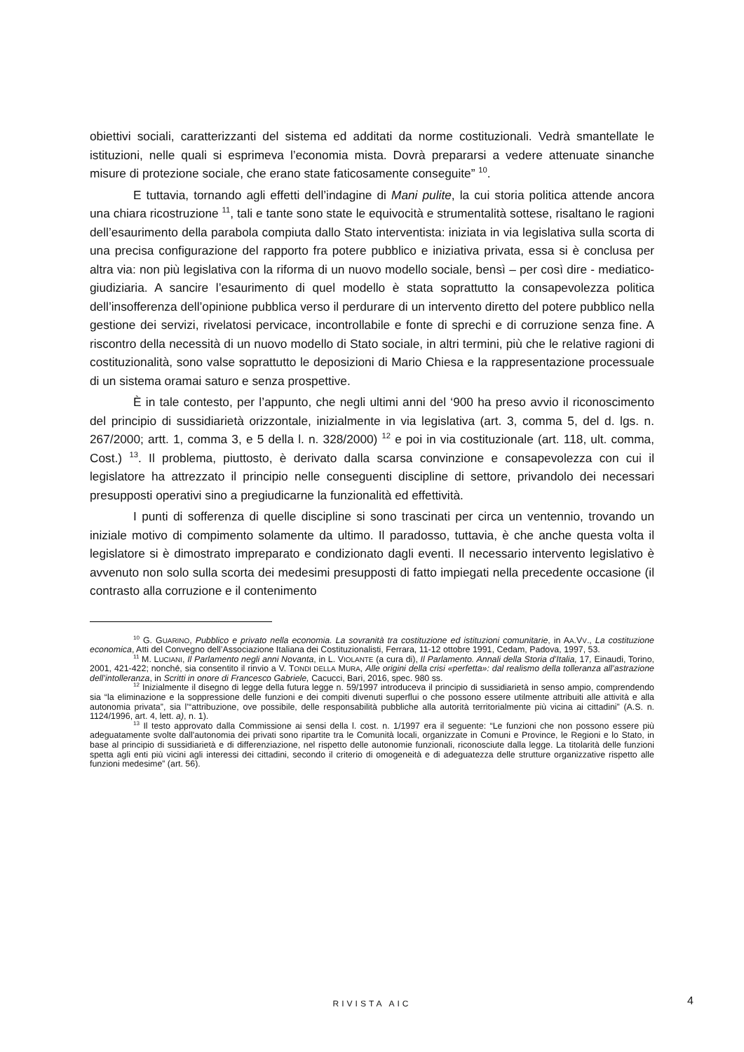obiettivi sociali, caratterizzanti del sistema ed additati da norme costituzionali. Vedrà smantellate le istituzioni, nelle quali si esprimeva l’economia mista. Dovrà prepararsi a vedere attenuate sinanche misure di protezione sociale, che erano state faticosamente conseguite” <sup>10</sup>.
E tuttavia, tornando agli effetti dell’indagine di Mani pulite, la cui storia politica attende ancora una chiara ricostruzione <sup>11</sup>, tali e tante sono state le equivocità e strumentalità sottese, risaltano le ragioni dell’esaurimento della parabola compiuta dallo Stato interventista: iniziata in via legislativa sulla scorta di una precisa configurazione del rapporto fra potere pubblico e iniziativa privata, essa si è conclusa per altra via: non più legislativa con la riforma di un nuovo modello sociale, bensì – per così dire - mediatico-giudiziaria. A sancire l’esaurimento di quel modello è stata soprattutto la consapevolezza politica dell’insofferenza dell’opinione pubblica verso il perdurare di un intervento diretto del potere pubblico nella gestione dei servizi, rivelatosi pervicace, incontrollabile e fonte di sprechi e di corruzione senza fine. A riscontro della necessità di un nuovo modello di Stato sociale, in altri termini, più che le relative ragioni di costituzionalità, sono valse soprattutto le deposizioni di Mario Chiesa e la rappresentazione processuale di un sistema oramai saturo e senza prospettive.
È in tale contesto, per l’appunto, che negli ultimi anni del ‘900 ha preso avvio il riconoscimento del principio di sussidiarietà orizzontale, inizialmente in via legislativa (art. 3, comma 5, del d. lgs. n. 267/2000; artt. 1, comma 3, e 5 della l. n. 328/2000) <sup>12</sup> e poi in via costituzionale (art. 118, ult. comma, Cost.) <sup>13</sup>. Il problema, piuttosto, è derivato dalla scarsa convinzione e consapevolezza con cui il legislatore ha attrezzato il principio nelle conseguenti discipline di settore, privandolo dei necessari presupposti operativi sino a pregiudicarne la funzionalità ed effettività.
I punti di sofferenza di quelle discipline si sono trascinati per circa un ventennio, trovando un iniziale motivo di compimento solamente da ultimo. Il paradosso, tuttavia, è che anche questa volta il legislatore si è dimostrato impreparato e condizionato dagli eventi. Il necessario intervento legislativo è avvenuto non solo sulla scorta dei medesimi presupposti di fatto impiegati nella precedente occasione (il contrasto alla corruzione e il contenimento
<sup>10</sup> G. GUARINO, Pubblico e privato nella economia. La sovranità tra costituzione ed istituzioni comunitarie, in AA.VV., La costituzione economica, Atti del Convegno dell’Associazione Italiana dei Costituzionalisti, Ferrara, 11-12 ottobre 1991, Cedam, Padova, 1997, 53.
<sup>11</sup> M. LUCIANI, Il Parlamento negli anni Novanta, in L. VIOLANTE (a cura di), Il Parlamento. Annali della Storia d’Italia, 17, Einaudi, Torino, 2001, 421-422; nonché, sia consentito il rinvio a V. TONDI DELLA MURA, Alle origini della crisi «perfetta»: dal realismo della tolleranza all’astrazione dell’intolleranza, in Scritti in onore di Francesco Gabriele, Cacucci, Bari, 2016, spec. 980 ss.
<sup>12</sup> Inizialmente il disegno di legge della futura legge n. 59/1997 introduceva il principio di sussidiarietà in senso ampio, comprendendo sia “la eliminazione e la soppressione delle funzioni e dei compiti divenuti superflui o che possono essere utilmente attribuiti alle attività e alla autonomia privata”, sia l’“attribuzione, ove possibile, delle responsabilità pubbliche alla autorità territorialmente più vicina ai cittadini” (A.S. n. 1124/1996, art. 4, lett. a), n. 1).
<sup>13</sup> Il testo approvato dalla Commissione ai sensi della l. cost. n. 1/1997 era il seguente: “Le funzioni che non possono essere più adeguatamente svolte dall'autonomia dei privati sono ripartite tra le Comunità locali, organizzate in Comuni e Province, le Regioni e lo Stato, in base al principio di sussidiarietà e di differenziazione, nel rispetto delle autonomie funzionali, riconosciute dalla legge. La titolarità delle funzioni spetta agli enti più vicini agli interessi dei cittadini, secondo il criterio di omogeneità e di adeguatezza delle strutture organizzative rispetto alle funzioni medesime” (art. 56).
RIVISTA AIC 4